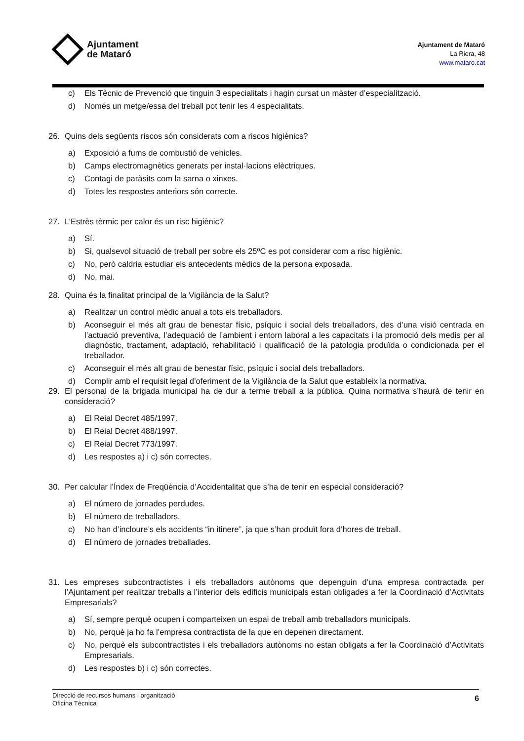Ajuntament
de Mataró
Ajuntament de Mataró
La Riera, 48
www.mataro.cat
c) Els Tècnic de Prevenció que tinguin 3 especialitats i hagin cursat un màster d’especialització.
d) Només un metge/essa del treball pot tenir les 4 especialitats.
26. Quins dels següents riscos són considerats com a riscos higiènics?
a) Exposició a fums de combustió de vehicles.
b) Camps electromagnètics generats per instal·lacions elèctriques.
c) Contagi de paràsits com la sarna o xinxes.
d) Totes les respostes anteriors són correcte.
27. L’Estrès tèrmic per calor és un risc higiènic?
a) Sí.
b) Si, qualsevol situació de treball per sobre els 25ºC es pot considerar com a risc higiènic.
c) No, però caldria estudiar els antecedents mèdics de la persona exposada.
d) No, mai.
28. Quina és la finalitat principal de la Vigilància de la Salut?
a) Realitzar un control mèdic anual a tots els treballadors.
b) Aconseguir el més alt grau de benestar físic, psíquic i social dels treballadors, des d’una visió centrada en l’actuació preventiva, l’adequació de l’ambient i entorn laboral a les capacitats i la promoció dels medis per al diagnòstic, tractament, adaptació, rehabilitació i qualificació de la patologia produïda o condicionada per el treballador.
c) Aconseguir el més alt grau de benestar físic, psíquic i social dels treballadors.
d) Complir amb el requisit legal d’oferiment de la Vigilància de la Salut que estableix la normativa.
29. El personal de la brigada municipal ha de dur a terme treball a la pública. Quina normativa s’haurà de tenir en consideració?
a) El Reial Decret 485/1997.
b) El Reial Decret 488/1997.
c) El Reial Decret 773/1997.
d) Les respostes a) i c) són correctes.
30. Per calcular l’Índex de Freqüència d’Accidentalitat que s’ha de tenir en especial consideració?
a) El número de jornades perdudes.
b) El número de treballadors.
c) No han d’incloure’s els accidents “in itinere”, ja que s’han produït fora d’hores de treball.
d) El número de jornades treballades.
31. Les empreses subcontractistes i els treballadors autònoms que depenguin d’una empresa contractada per l’Ajuntament per realitzar treballs a l’interior dels edificis municipals estan obligades a fer la Coordinació d’Activitats Empresarials?
a) Sí, sempre perquè ocupen i comparteixen un espai de treball amb treballadors municipals.
b) No, perquè ja ho fa l’empresa contractista de la que en depenen directament.
c) No, perquè els subcontractistes i els treballadors autònoms no estan obligats a fer la Coordinació d’Activitats Empresarials.
d) Les respostes b) i c) són correctes.
Direcció de recursos humans i organització
Oficina Tècnica
6